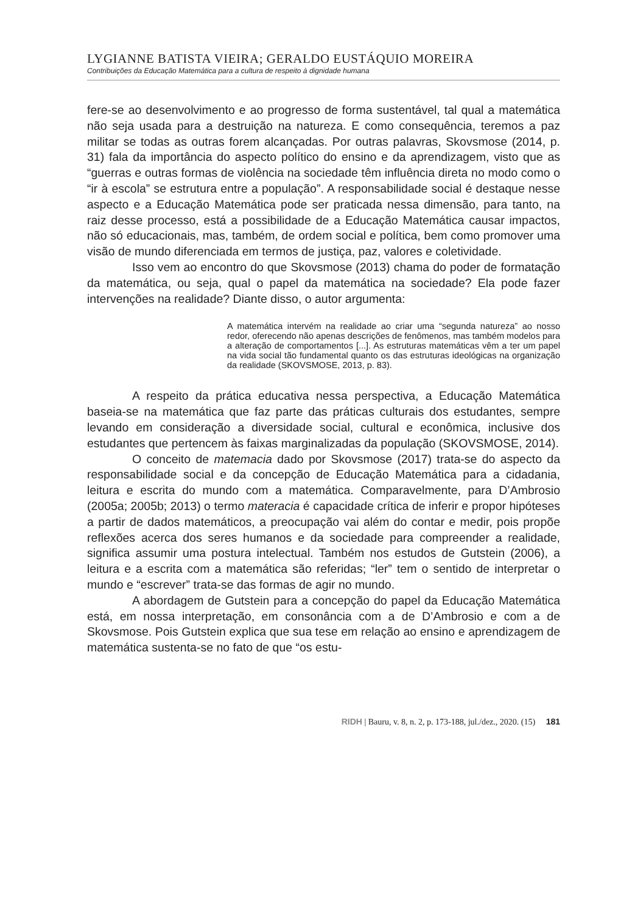LYGIANNE BATISTA VIEIRA; GERALDO EUSTÁQUIO MOREIRA
Contribuições da Educação Matemática para a cultura de respeito à dignidade humana
fere-se ao desenvolvimento e ao progresso de forma sustentável, tal qual a matemática não seja usada para a destruição na natureza. E como consequência, teremos a paz militar se todas as outras forem alcançadas. Por outras palavras, Skovsmose (2014, p. 31) fala da importância do aspecto político do ensino e da aprendizagem, visto que as “guerras e outras formas de violência na sociedade têm influência direta no modo como o “ir à escola” se estrutura entre a população”. A responsabilidade social é destaque nesse aspecto e a Educação Matemática pode ser praticada nessa dimensão, para tanto, na raiz desse processo, está a possibilidade de a Educação Matemática causar impactos, não só educacionais, mas, também, de ordem social e política, bem como promover uma visão de mundo diferenciada em termos de justiça, paz, valores e coletividade.
Isso vem ao encontro do que Skovsmose (2013) chama do poder de formatação da matemática, ou seja, qual o papel da matemática na sociedade? Ela pode fazer intervenções na realidade? Diante disso, o autor argumenta:
A matemática intervém na realidade ao criar uma “segunda natureza” ao nosso redor, oferecendo não apenas descrições de fenômenos, mas também modelos para a alteração de comportamentos [...]. As estruturas matemáticas vêm a ter um papel na vida social tão fundamental quanto os das estruturas ideológicas na organização da realidade (SKOVSMOSE, 2013, p. 83).
A respeito da prática educativa nessa perspectiva, a Educação Matemática baseia-se na matemática que faz parte das práticas culturais dos estudantes, sempre levando em consideração a diversidade social, cultural e econômica, inclusive dos estudantes que pertencem às faixas marginalizadas da população (SKOVSMOSE, 2014).
O conceito de matemacia dado por Skovsmose (2017) trata-se do aspecto da responsabilidade social e da concepção de Educação Matemática para a cidadania, leitura e escrita do mundo com a matemática. Comparavelmente, para D’Ambrosio (2005a; 2005b; 2013) o termo materacia é capacidade crítica de inferir e propor hipóteses a partir de dados matemáticos, a preocupação vai além do contar e medir, pois propõe reflexões acerca dos seres humanos e da sociedade para compreender a realidade, significa assumir uma postura intelectual. Também nos estudos de Gutstein (2006), a leitura e a escrita com a matemática são referidas; “ler” tem o sentido de interpretar o mundo e “escrever” trata-se das formas de agir no mundo.
A abordagem de Gutstein para a concepção do papel da Educação Matemática está, em nossa interpretação, em consonância com a de D’Ambrosio e com a de Skovsmose. Pois Gutstein explica que sua tese em relação ao ensino e aprendizagem de matemática sustenta-se no fato de que “os estu-
RIDH | Bauru, v. 8, n. 2, p. 173-188, jul./dez., 2020. (15) 181